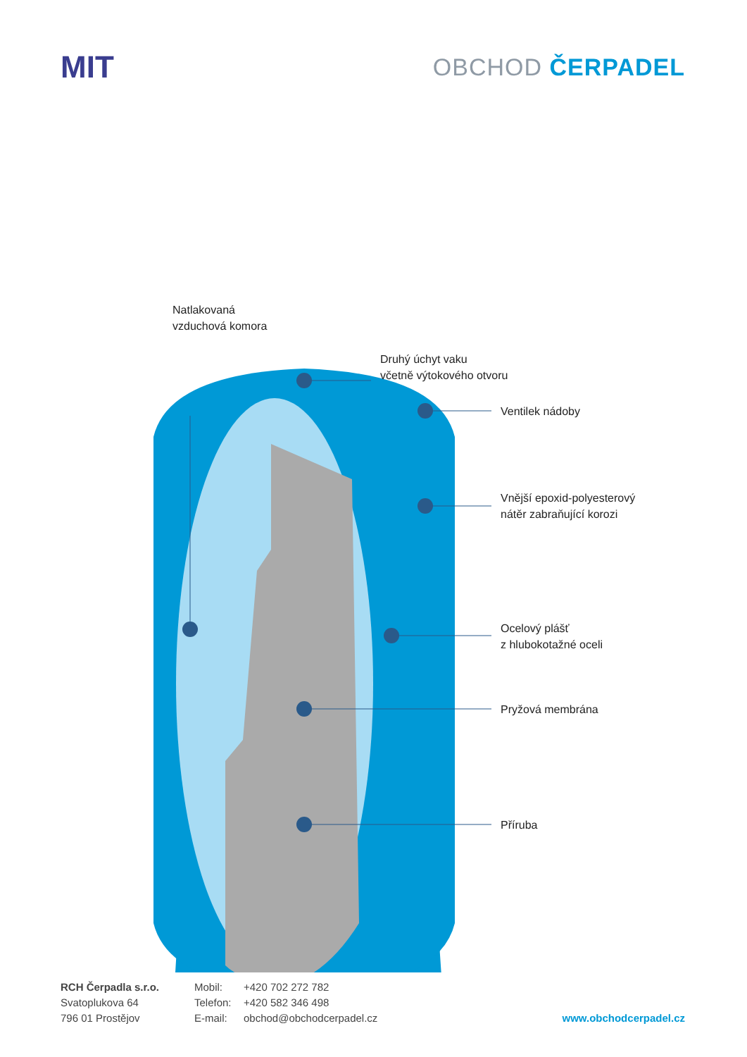MIT
OBCHOD ČERPADEL
Natlakovaná
vzduchová komora
Druhý úchyt vaku
včetně výtokového otvoru
Ventilek nádoby
Vnější epoxid-polyesterový
nátěr zabraňující korozi
Ocelový plášť
z hlubokotažné oceli
Pryžová membrána
Příruba
RCH Čerpadla s.r.o.
Svatoplukova 64
796 01 Prostějov
Mobil:
Telefon:
E-mail:
+420 702 272 782
+420 582 346 498
obchod@obchodcerpadel.cz
www.obchodcerpadel.cz